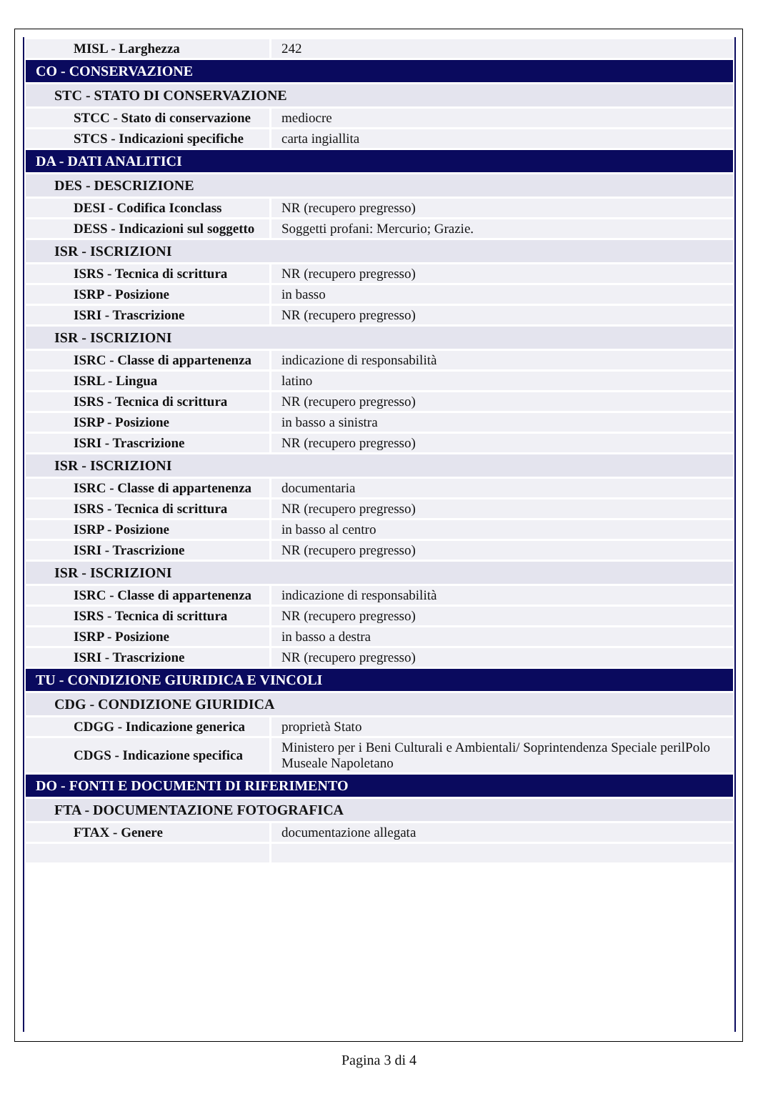| MISL - Larghezza | 242 |
| CO - CONSERVAZIONE | |
| STC - STATO DI CONSERVAZIONE | |
| STCC - Stato di conservazione | mediocre |
| STCS - Indicazioni specifiche | carta ingiallita |
| DA - DATI ANALITICI | |
| DES - DESCRIZIONE | |
| DESI - Codifica Iconclass | NR (recupero pregresso) |
| DESS - Indicazioni sul soggetto | Soggetti profani: Mercurio; Grazie. |
| ISR - ISCRIZIONI | |
| ISRS - Tecnica di scrittura | NR (recupero pregresso) |
| ISRP - Posizione | in basso |
| ISRI - Trascrizione | NR (recupero pregresso) |
| ISR - ISCRIZIONI | |
| ISRC - Classe di appartenenza | indicazione di responsabilità |
| ISRL - Lingua | latino |
| ISRS - Tecnica di scrittura | NR (recupero pregresso) |
| ISRP - Posizione | in basso a sinistra |
| ISRI - Trascrizione | NR (recupero pregresso) |
| ISR - ISCRIZIONI | |
| ISRC - Classe di appartenenza | documentaria |
| ISRS - Tecnica di scrittura | NR (recupero pregresso) |
| ISRP - Posizione | in basso al centro |
| ISRI - Trascrizione | NR (recupero pregresso) |
| ISR - ISCRIZIONI | |
| ISRC - Classe di appartenenza | indicazione di responsabilità |
| ISRS - Tecnica di scrittura | NR (recupero pregresso) |
| ISRP - Posizione | in basso a destra |
| ISRI - Trascrizione | NR (recupero pregresso) |
| TU - CONDIZIONE GIURIDICA E VINCOLI | |
| CDG - CONDIZIONE GIURIDICA | |
| CDGG - Indicazione generica | proprietà Stato |
| CDGS - Indicazione specifica | Ministero per i Beni Culturali e Ambientali/ Soprintendenza Speciale perilPolo Museale Napoletano |
| DO - FONTI E DOCUMENTI DI RIFERIMENTO | |
| FTA - DOCUMENTAZIONE FOTOGRAFICA | |
| FTAX - Genere | documentazione allegata |
Pagina 3 di 4